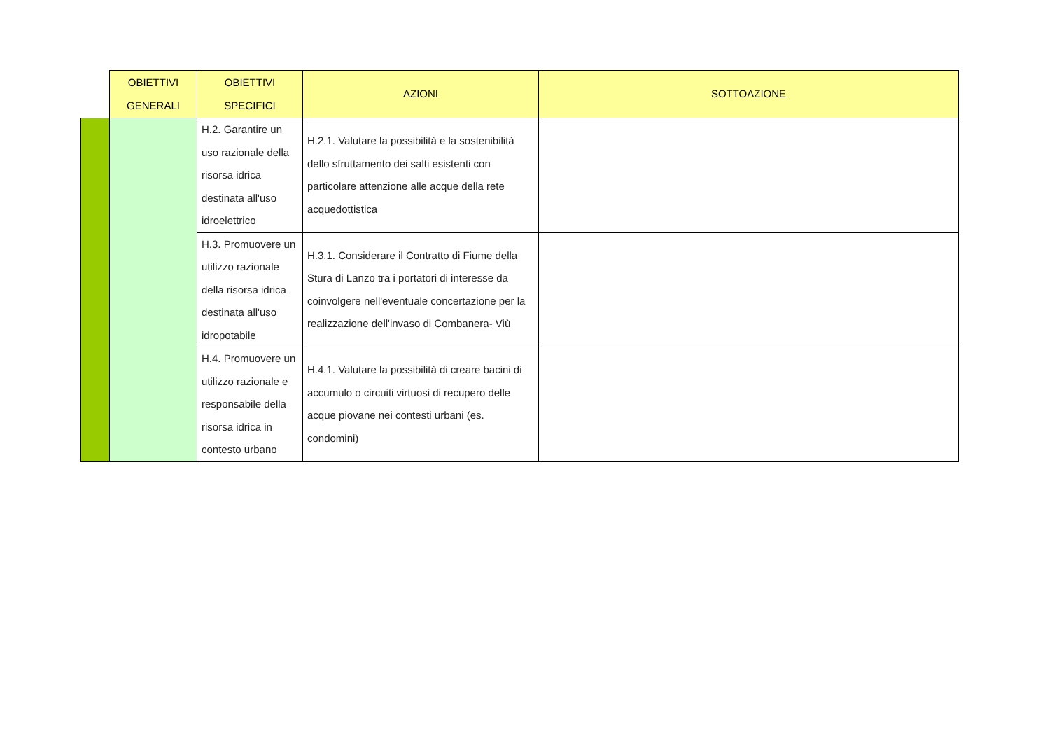| | OBIETTIVI GENERALI | OBIETTIVI SPECIFICI | AZIONI | SOTTOAZIONE |
| --- | --- | --- | --- | --- |
| | | H.2. Garantire un uso razionale della risorsa idrica destinata all'uso idroelettrico | H.2.1. Valutare la possibilità e la sostenibilità dello sfruttamento dei salti esistenti con particolare attenzione alle acque della rete acquedottistica | |
| | | H.3. Promuovere un utilizzo razionale della risorsa idrica destinata all'uso idropotabile | H.3.1. Considerare il Contratto di Fiume della Stura di Lanzo tra i portatori di interesse da coinvolgere nell'eventuale concertazione per la realizzazione dell'invaso di Combanera- Viù | |
| | | H.4. Promuovere un utilizzo razionale e responsabile della risorsa idrica in contesto urbano | H.4.1. Valutare la possibilità di creare bacini di accumulo o circuiti virtuosi di recupero delle acque piovane nei contesti urbani (es. condomini) | |